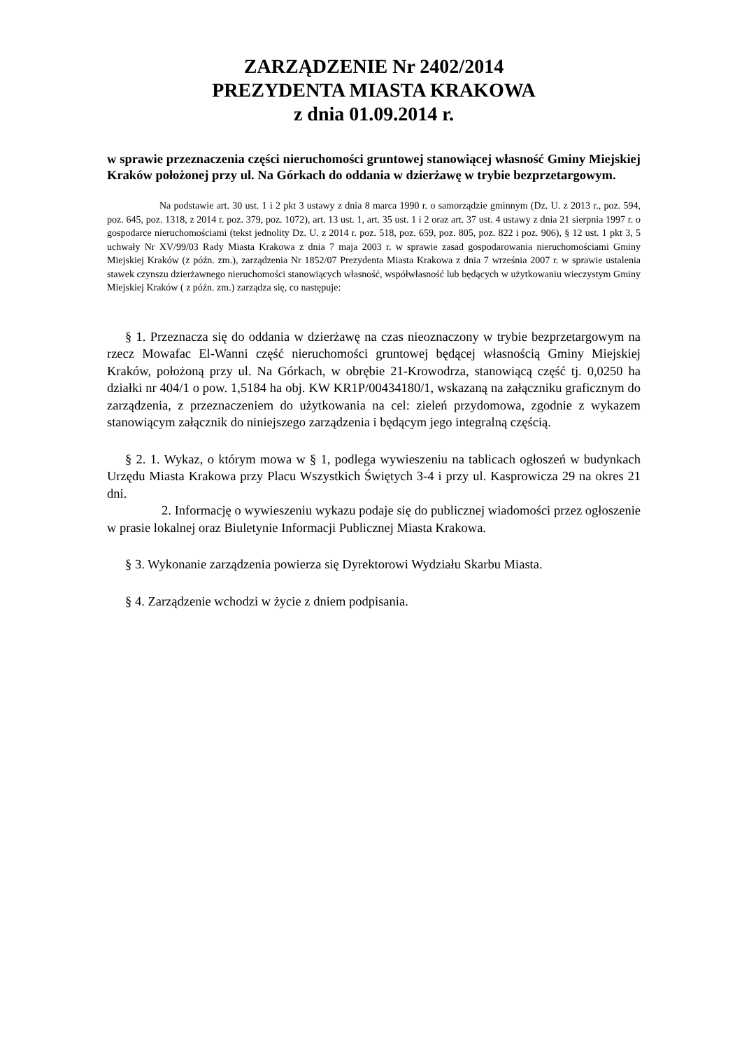ZARZĄDZENIE Nr 2402/2014
PREZYDENTA MIASTA KRAKOWA
z dnia 01.09.2014 r.
w sprawie przeznaczenia części nieruchomości gruntowej stanowiącej własność Gminy Miejskiej Kraków położonej przy ul. Na Górkach do oddania w dzierżawę w trybie bezprzetargowym.
Na podstawie art. 30 ust. 1 i 2 pkt 3 ustawy z dnia 8 marca 1990 r. o samorządzie gminnym (Dz. U. z 2013 r., poz. 594, poz. 645, poz. 1318, z 2014 r. poz. 379, poz. 1072), art. 13 ust. 1, art. 35 ust. 1 i 2 oraz art. 37 ust. 4 ustawy z dnia 21 sierpnia 1997 r. o gospodarce nieruchomościami (tekst jednolity Dz. U. z 2014 r. poz. 518, poz. 659, poz. 805, poz. 822 i poz. 906), § 12 ust. 1 pkt 3, 5 uchwały Nr XV/99/03 Rady Miasta Krakowa z dnia 7 maja 2003 r. w sprawie zasad gospodarowania nieruchomościami Gminy Miejskiej Kraków (z późn. zm.), zarządzenia Nr 1852/07 Prezydenta Miasta Krakowa z dnia 7 września 2007 r. w sprawie ustalenia stawek czynszu dzierżawnego nieruchomości stanowiących własność, współwłasność lub będących w użytkowaniu wieczystym Gminy Miejskiej Kraków ( z późn. zm.) zarządza się, co następuje:
§ 1. Przeznacza się do oddania w dzierżawę na czas nieoznaczony w trybie bezprzetargowym na rzecz Mowafac El-Wanni część nieruchomości gruntowej będącej własnością Gminy Miejskiej Kraków, położoną przy ul. Na Górkach, w obrębie 21-Krowodrza, stanowiącą część tj. 0,0250 ha działki nr 404/1 o pow. 1,5184 ha obj. KW KR1P/00434180/1, wskazaną na załączniku graficznym do zarządzenia, z przeznaczeniem do użytkowania na cel: zieleń przydomowa, zgodnie z wykazem stanowiącym załącznik do niniejszego zarządzenia i będącym jego integralną częścią.
§ 2. 1. Wykaz, o którym mowa w § 1, podlega wywieszeniu na tablicach ogłoszeń w budynkach Urzędu Miasta Krakowa przy Placu Wszystkich Świętych 3-4 i przy ul. Kasprowicza 29 na okres 21 dni.
2. Informację o wywieszeniu wykazu podaje się do publicznej wiadomości przez ogłoszenie w prasie lokalnej oraz Biuletynie Informacji Publicznej Miasta Krakowa.
§ 3. Wykonanie zarządzenia powierza się Dyrektorowi Wydziału Skarbu Miasta.
§ 4. Zarządzenie wchodzi w życie z dniem podpisania.